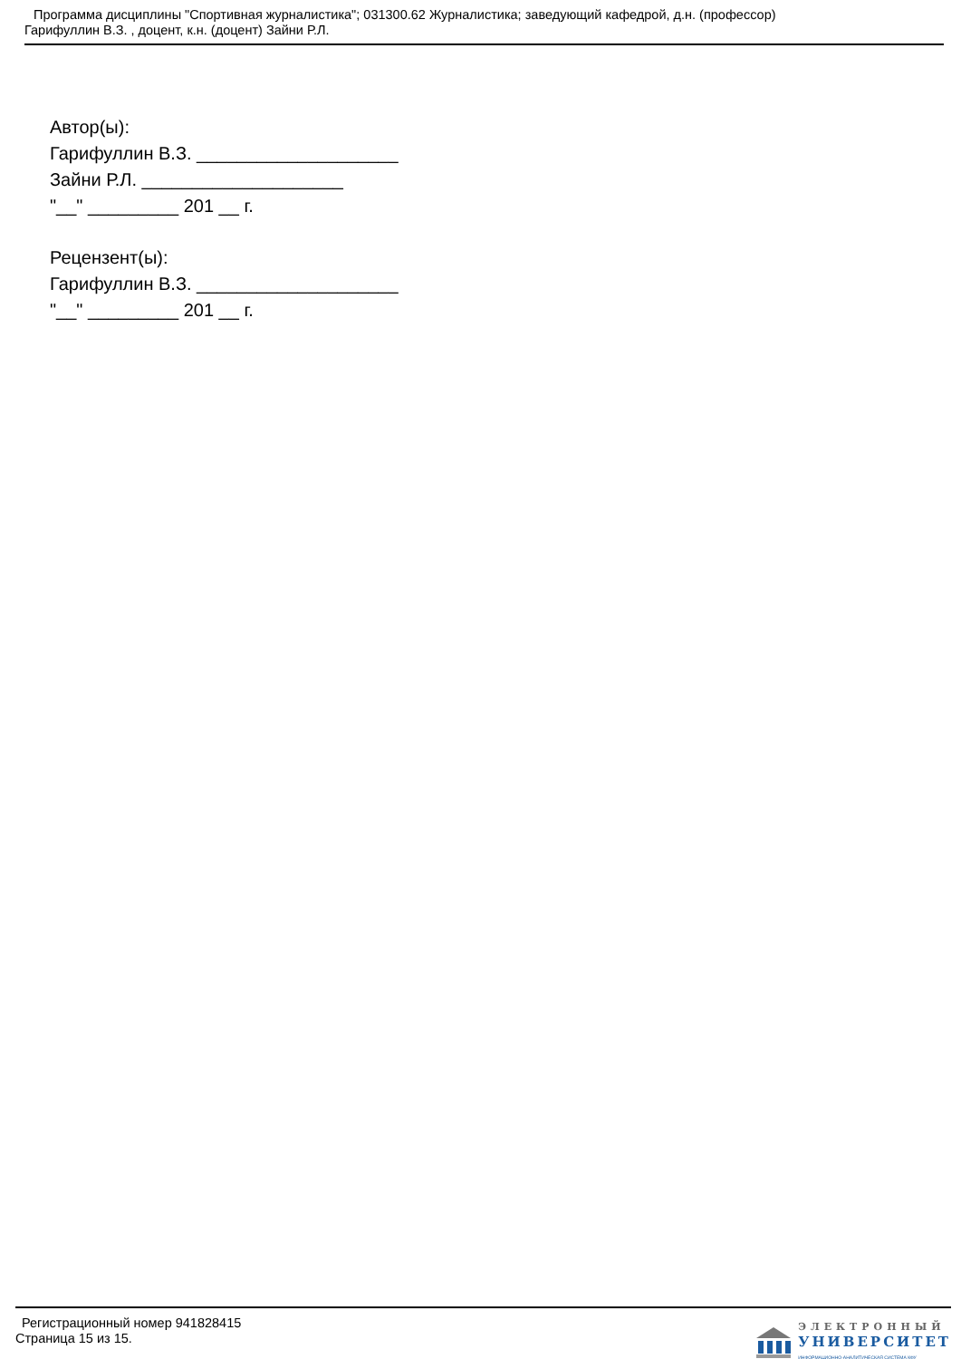Программа дисциплины "Спортивная журналистика"; 031300.62 Журналистика; заведующий кафедрой, д.н. (профессор)
Гарифуллин В.З. , доцент, к.н. (доцент) Зайни Р.Л.
Автор(ы):
Гарифуллин В.З. ____________________
Зайни Р.Л. ____________________
"__" _________ 201 __ г.
Рецензент(ы):
Гарифуллин В.З. ____________________
"__" _________ 201 __ г.
Регистрационный номер 941828415
Страница 15 из 15.
ЭЛЕКТРОННЫЙ
УНИВЕРСИТЕТ
ИНФОРМАЦИОННО-АНАЛИТИЧЕСКАЯ СИСТЕМА КФУ